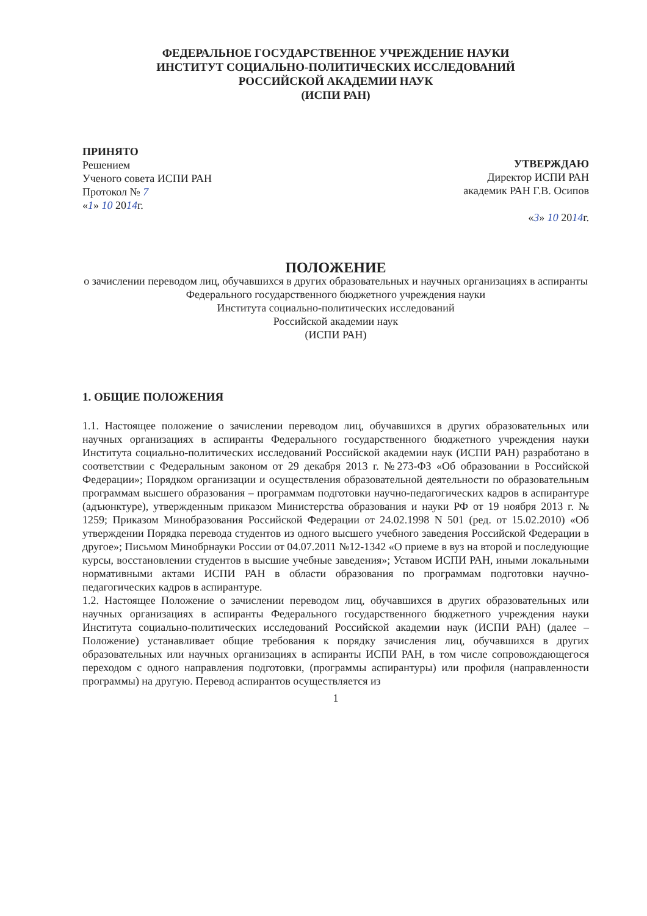ФЕДЕРАЛЬНОЕ ГОСУДАРСТВЕННОЕ УЧРЕЖДЕНИЕ НАУКИ
ИНСТИТУТ СОЦИАЛЬНО-ПОЛИТИЧЕСКИХ ИССЛЕДОВАНИЙ
РОССИЙСКОЙ АКАДЕМИИ НАУК
(ИСПИ РАН)
ПРИНЯТО
Решением
Ученого совета ИСПИ РАН
Протокол № 7
«1» 10 2014г.
УТВЕРЖДАЮ
Директор ИСПИ РАН
академик РАН Г.В. Осипов
«3» 10 2014г.
ПОЛОЖЕНИЕ
о зачислении переводом лиц, обучавшихся в других образовательных и научных организациях в аспиранты
Федерального государственного бюджетного учреждения науки
Института социально-политических исследований
Российской академии наук
(ИСПИ РАН)
1. ОБЩИЕ ПОЛОЖЕНИЯ
1.1. Настоящее положение о зачислении переводом лиц, обучавшихся в других образовательных или научных организациях в аспиранты Федерального государственного бюджетного учреждения науки Института социально-политических исследований Российской академии наук (ИСПИ РАН) разработано в соответствии с Федеральным законом от 29 декабря 2013 г. №273-ФЗ «Об образовании в Российской Федерации»; Порядком организации и осуществления образовательной деятельности по образовательным программам высшего образования – программам подготовки научно-педагогических кадров в аспирантуре (адъюнктуре), утвержденным приказом Министерства образования и науки РФ от 19 ноября 2013 г. № 1259; Приказом Минобразования Российской Федерации от 24.02.1998 N 501 (ред. от 15.02.2010) «Об утверждении Порядка перевода студентов из одного высшего учебного заведения Российской Федерации в другое»; Письмом Минобрнауки России от 04.07.2011 №12-1342 «О приеме в вуз на второй и последующие курсы, восстановлении студентов в высшие учебные заведения»; Уставом ИСПИ РАН, иными локальными нормативными актами ИСПИ РАН в области образования по программам подготовки научно-педагогических кадров в аспирантуре.
1.2. Настоящее Положение о зачислении переводом лиц, обучавшихся в других образовательных или научных организациях в аспиранты Федерального государственного бюджетного учреждения науки Института социально-политических исследований Российской академии наук (ИСПИ РАН) (далее – Положение) устанавливает общие требования к порядку зачисления лиц, обучавшихся в других образовательных или научных организациях в аспиранты ИСПИ РАН, в том числе сопровождающегося переходом с одного направления подготовки, (программы аспирантуры) или профиля (направленности программы) на другую. Перевод аспирантов осуществляется из
1